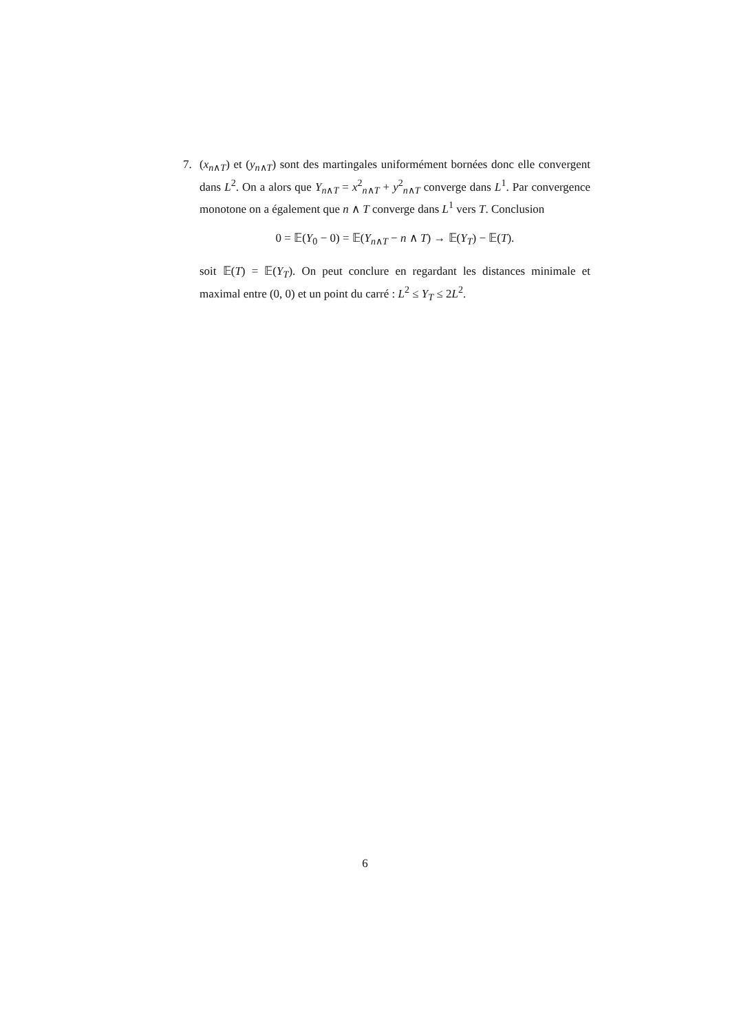7. (x<sub>n∧T</sub>) et (y<sub>n∧T</sub>) sont des martingales uniformément bornées donc elle convergent dans L<sup>2</sup>. On a alors que Y<sub>n∧T</sub> = x<sup>2</sup><sub>n∧T</sub> + y<sup>2</sup><sub>n∧T</sub> converge dans L<sup>1</sup>. Par convergence monotone on a également que n ∧ T converge dans L<sup>1</sup> vers T. Conclusion
0 = 𝔼(Y<sub>0</sub> − 0) = 𝔼(Y<sub>n∧T</sub> − n ∧ T) → 𝔼(Y<sub>T</sub>) − 𝔼(T).
soit 𝔼(T) = 𝔼(Y<sub>T</sub>). On peut conclure en regardant les distances minimale et maximal entre (0, 0) et un point du carré : L<sup>2</sup> ≤ Y<sub>T</sub> ≤ 2L<sup>2</sup>.
6